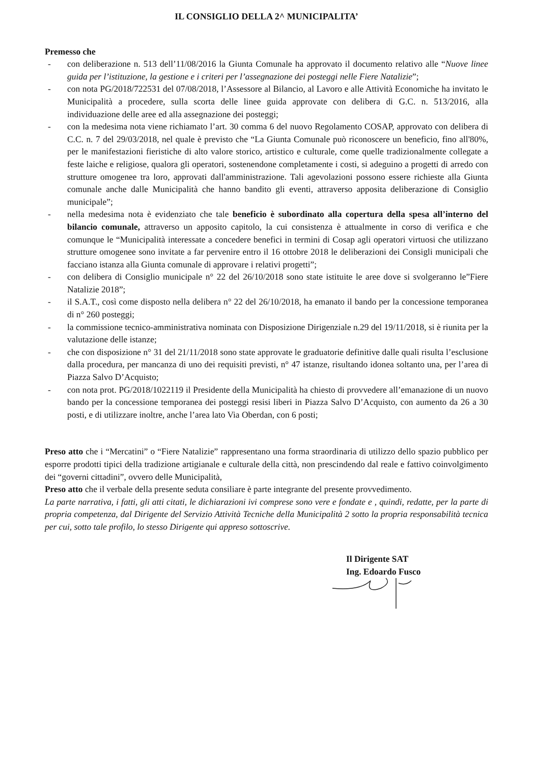IL CONSIGLIO DELLA 2^ MUNICIPALITA’
Premesso che
- con deliberazione n. 513 dell’11/08/2016 la Giunta Comunale ha approvato il documento relativo alle “Nuove linee guida per l’istituzione, la gestione e i criteri per l’assegnazione dei posteggi nelle Fiere Natalizie”;
- con nota PG/2018/722531 del 07/08/2018, l’Assessore al Bilancio, al Lavoro e alle Attività Economiche ha invitato le Municipalità a procedere, sulla scorta delle linee guida approvate con delibera di G.C. n. 513/2016, alla individuazione delle aree ed alla assegnazione dei posteggi;
- con la medesima nota viene richiamato l’art. 30 comma 6 del nuovo Regolamento COSAP, approvato con delibera di C.C. n. 7 del 29/03/2018, nel quale è previsto che “La Giunta Comunale può riconoscere un beneficio, fino all'80%, per le manifestazioni fieristiche di alto valore storico, artistico e culturale, come quelle tradizionalmente collegate a feste laiche e religiose, qualora gli operatori, sostenendone completamente i costi, si adeguino a progetti di arredo con strutture omogenee tra loro, approvati dall'amministrazione. Tali agevolazioni possono essere richieste alla Giunta comunale anche dalle Municipalità che hanno bandito gli eventi, attraverso apposita deliberazione di Consiglio municipale”;
- nella medesima nota è evidenziato che tale beneficio è subordinato alla copertura della spesa all’interno del bilancio comunale, attraverso un apposito capitolo, la cui consistenza è attualmente in corso di verifica e che comunque le “Municipalità interessate a concedere benefici in termini di Cosap agli operatori virtuosi che utilizzano strutture omogenee sono invitate a far pervenire entro il 16 ottobre 2018 le deliberazioni dei Consigli municipali che facciano istanza alla Giunta comunale di approvare i relativi progetti”;
- con delibera di Consiglio municipale n° 22 del 26/10/2018 sono state istituite le aree dove si svolgeranno le”Fiere Natalizie 2018”;
- il S.A.T., così come disposto nella delibera n° 22 del 26/10/2018, ha emanato il bando per la concessione temporanea di n° 260 posteggi;
- la commissione tecnico-amministrativa nominata con Disposizione Dirigenziale n.29 del 19/11/2018, si è riunita per la valutazione delle istanze;
- che con disposizione n° 31 del 21/11/2018 sono state approvate le graduatorie definitive dalle quali risulta l’esclusione dalla procedura, per mancanza di uno dei requisiti previsti, n° 47 istanze, risultando idonea soltanto una, per l’area di Piazza Salvo D’Acquisto;
- con nota prot. PG/2018/1022119 il Presidente della Municipalità ha chiesto di provvedere all’emanazione di un nuovo bando per la concessione temporanea dei posteggi resisi liberi in Piazza Salvo D’Acquisto, con aumento da 26 a 30 posti, e di utilizzare inoltre, anche l’area lato Via Oberdan, con 6 posti;
Preso atto che i “Mercatini” o “Fiere Natalizie” rappresentano una forma straordinaria di utilizzo dello spazio pubblico per esporre prodotti tipici della tradizione artigianale e culturale della città, non prescindendo dal reale e fattivo coinvolgimento dei “governi cittadini”, ovvero delle Municipalità,
Preso atto che il verbale della presente seduta consiliare è parte integrante del presente provvedimento.
La parte narrativa, i fatti, gli atti citati, le dichiarazioni ivi comprese sono vere e fondate e , quindi, redatte, per la parte di propria competenza, dal Dirigente del Servizio Attività Tecniche della Municipalità 2 sotto la propria responsabilità tecnica per cui, sotto tale profilo, lo stesso Dirigente qui appreso sottoscrive.
Il Dirigente SAT
Ing. Edoardo Fusco